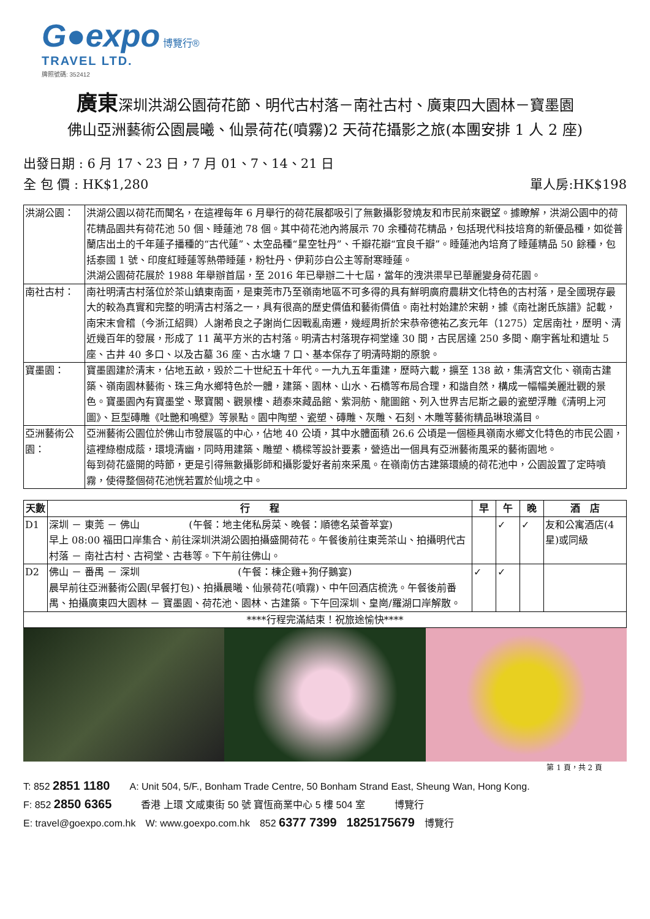G●expo 博覽行®
TRAVEL LTD.
牌照號碼: 352412
廣東深圳洪湖公園荷花節、明代古村落－南社古村、廣東四大園林－寶墨園
佛山亞洲藝術公園晨曦、仙景荷花(噴霧)2 天荷花攝影之旅(本團安排 1 人 2 座)
出發日期 : 6 月 17、23 日，7 月 01、7、14、21 日
單人房:HK$198 全 包 價 : HK$1,280
| 洪湖公園： | 洪湖公園以荷花而聞名，在這裡每年 6 月舉行的荷花展都吸引了無數攝影發燒友和市民前來觀望。據瞭解，洪湖公園中的荷花精品園共有荷花池 50 個、睡蓮池 78 個。其中荷花池內將展示 70 余種荷花精品，包括現代科技培育的新優品種，如從普蘭店出土的千年蓮子播種的“古代蓮”、太空品種“星空牡丹”、千瓣花瓣“宜良千瓣”。睡蓮池內培育了睡蓮精品 50 餘種，包括泰國 1 號、印度紅睡蓮等熱帶睡蓮，粉牡丹、伊莉莎白公主等耐寒睡蓮。 洪湖公園荷花展於 1988 年舉辦首屆，至 2016 年已舉辦二十七屆，當年的洩洪渠早已華麗變身荷花園。 |
| 南社古村： | 南社明清古村落位於茶山鎮東南面，是東莞市乃至嶺南地區不可多得的具有鮮明廣府農耕文化特色的古村落，是全國現存最大的較為真實和完整的明清古村落之一，具有很高的歷史價值和藝術價值。南社村始建於宋朝，據《南社謝氏族譜》記載，南宋末會稽（今浙江紹興）人謝希良之子謝尚仁因戰亂南遷，幾經周折於宋恭帝德祐乙亥元年（1275）定居南社，歷明、清近幾百年的發展，形成了 11 萬平方米的古村落。明清古村落現存祠堂達 30 間，古民居達 250 多間、廟宇舊址和遺址 5 座、古井 40 多口、以及古墓 36 座、古水塘 7 口、基本保存了明清時期的原貌。 |
| 寶墨園： | 寶墨園建於清末，佔地五畝，毀於二十世紀五十年代。一九九五年重建，歷時六載，擴至 138 畝，集清宮文化、嶺南古建築、嶺南園林藝術、珠三角水鄉特色於一體，建築、園林、山水、石橋等布局合理，和諧自然，構成一幅幅美麗壯觀的景色。寶墨園內有寶墨堂、聚寶閣、觀景樓、趙泰來藏品館、紫洞舫、龍圖館、列入世界吉尼斯之最的瓷塑浮雕《清明上河圖》、巨型磚雕《吐艷和鳴壁》等景點。園中陶塑、瓷塑、磚雕、灰雕、石刻、木雕等藝術精品琳琅滿目。 |
| 亞洲藝術公園： | 亞洲藝術公園位於佛山市發展區的中心，佔地 40 公頃，其中水體面積 26.6 公頃是一個極具嶺南水鄉文化特色的市民公園，這裡綠樹成蔭，環境清幽，同時用建築、雕塑、橋樑等設計要素，營造出一個具有亞洲藝術風采的藝術園地。 每到荷花盛開的時節，更是引得無數攝影師和攝影愛好者前來采風。在嶺南仿古建築環繞的荷花池中，公園設置了定時噴霧，使得整個荷花池恍若置於仙境之中。 |
| 天數 | 行 程 | 早 | 午 | 晚 | 酒 店 |
| --- | --- | --- | --- | --- | --- |
| D1 | 深圳 － 東莞 － 佛山 (午餐：地主佬私房菜、晚餐：順德名菜薈萃宴) 早上 08:00 福田口岸集合、前往深圳洪湖公園拍攝盛開荷花。午餐後前往東莞茶山、拍攝明代古村落 － 南社古村、古祠堂、古巷等。下午前往佛山。 | | ✓ | ✓ | 友和公寓酒店(4 星)或同級 |
| D2 | 佛山 － 番禺 － 深圳 (午餐：棟企雞+狗仔鵝宴) 晨早前往亞洲藝術公園(早餐打包)、拍攝晨曦、仙景荷花(噴霧)、中午回酒店梳洗。午餐後前番禺、拍攝廣東四大園林 － 寶墨園、荷花池、園林、古建築。下午回深圳、皇崗/羅湖口岸解散。 | ✓ | ✓ | | |
| ****行程完滿結束！祝旅途愉快**** | | | | | |
第 1 頁，共 2 頁
T: 852 2851 1180　　A: Unit 504, 5/F., Bonham Trade Centre, 50 Bonham Strand East, Sheung Wan, Hong Kong.
F: 852 2850 6365　　　香港 上環 文咸東街 50 號 寶恆商業中心 5 樓 504 室　　　博覽行
E: travel@goexpo.com.hk　W: www.goexpo.com.hk　852 6377 7399　1825175679　博覽行